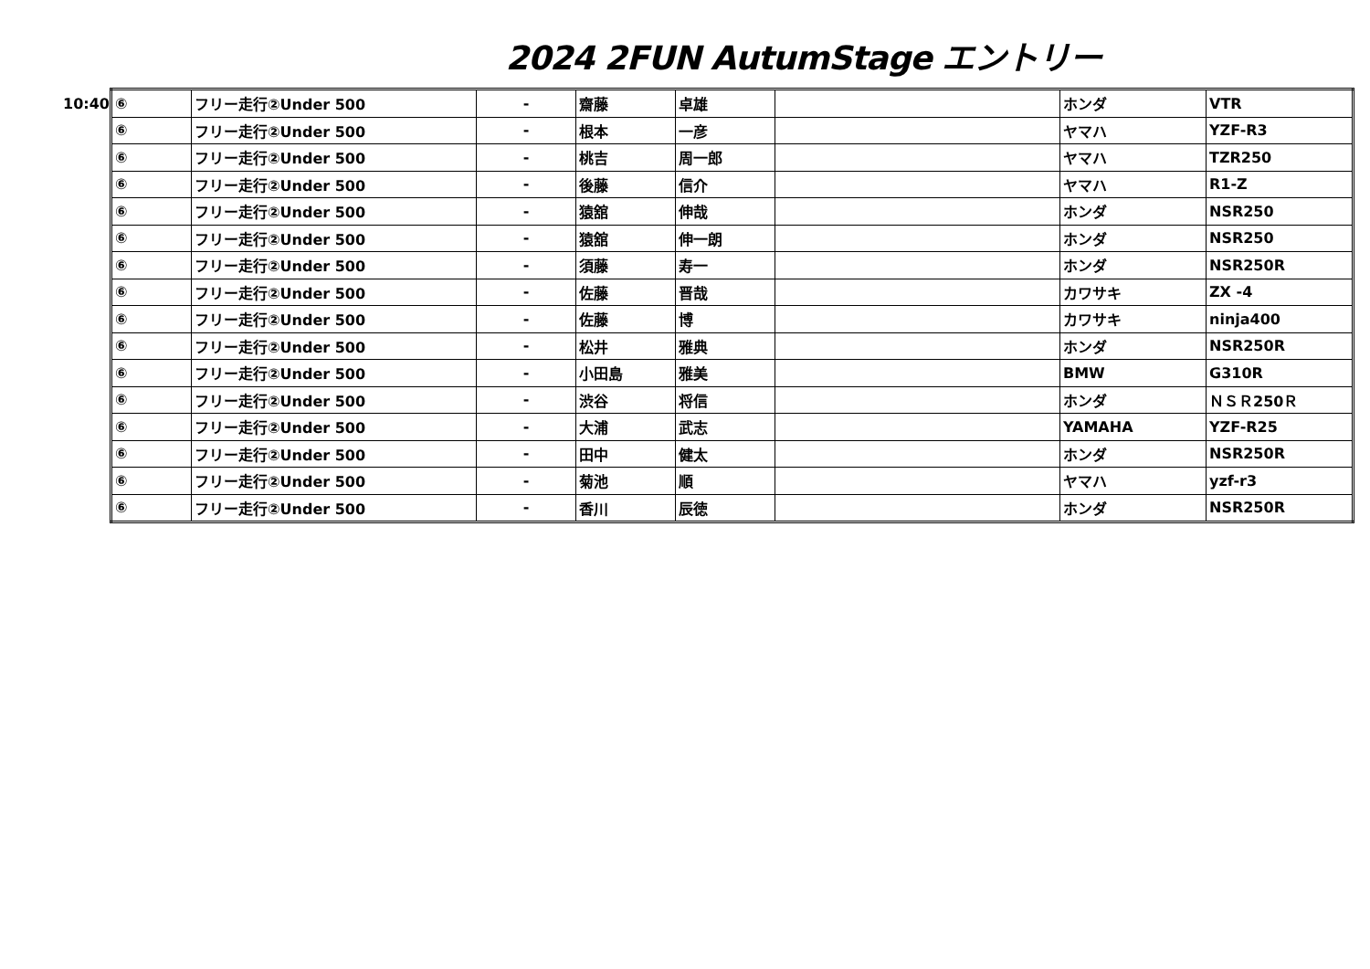2024 2FUN AutumStage エントリー
10:40
| ⑥ | フリー走行②Under 500 | - | 齋藤 | 卓雄 | | ホンダ | VTR |
| ⑥ | フリー走行②Under 500 | - | 根本 | 一彦 | | ヤマハ | YZF-R3 |
| ⑥ | フリー走行②Under 500 | - | 桃吉 | 周一郎 | | ヤマハ | TZR250 |
| ⑥ | フリー走行②Under 500 | - | 後藤 | 信介 | | ヤマハ | R1-Z |
| ⑥ | フリー走行②Under 500 | - | 猿舘 | 伸哉 | | ホンダ | NSR250 |
| ⑥ | フリー走行②Under 500 | - | 猿舘 | 伸一朗 | | ホンダ | NSR250 |
| ⑥ | フリー走行②Under 500 | - | 須藤 | 寿一 | | ホンダ | NSR250R |
| ⑥ | フリー走行②Under 500 | - | 佐藤 | 晋哉 | | カワサキ | ZX -4 |
| ⑥ | フリー走行②Under 500 | - | 佐藤 | 博 | | カワサキ | ninja400 |
| ⑥ | フリー走行②Under 500 | - | 松井 | 雅典 | | ホンダ | NSR250R |
| ⑥ | フリー走行②Under 500 | - | 小田島 | 雅美 | | BMW | G310R |
| ⑥ | フリー走行②Under 500 | - | 渋谷 | 将信 | | ホンダ | ＮＳＲ250Ｒ |
| ⑥ | フリー走行②Under 500 | - | 大浦 | 武志 | | YAMAHA | YZF-R25 |
| ⑥ | フリー走行②Under 500 | - | 田中 | 健太 | | ホンダ | NSR250R |
| ⑥ | フリー走行②Under 500 | - | 菊池 | 順 | | ヤマハ | yzf-r3 |
| ⑥ | フリー走行②Under 500 | - | 香川 | 辰徳 | | ホンダ | NSR250R |